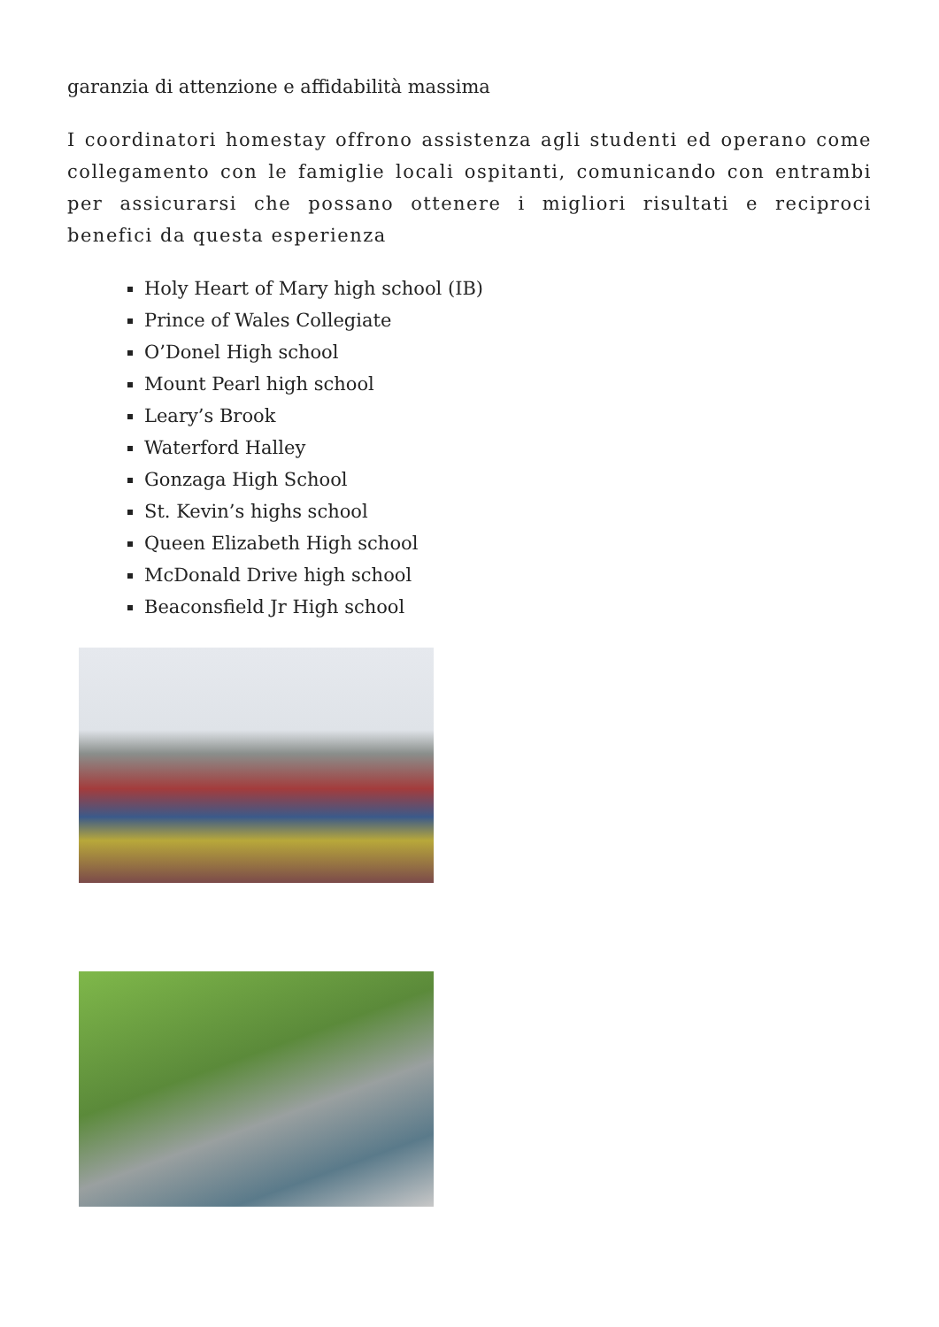garanzia di attenzione e affidabilità massima
I coordinatori homestay offrono assistenza agli studenti ed operano come collegamento con le famiglie locali ospitanti, comunicando con entrambi per assicurarsi che possano ottenere i migliori risultati e reciproci benefici da questa esperienza
Holy Heart of Mary high school (IB)
Prince of Wales Collegiate
O’Donel High school
Mount Pearl high school
Leary’s Brook
Waterford Halley
Gonzaga High School
St. Kevin’s highs school
Queen Elizabeth High school
McDonald Drive high school
Beaconsfield Jr High school